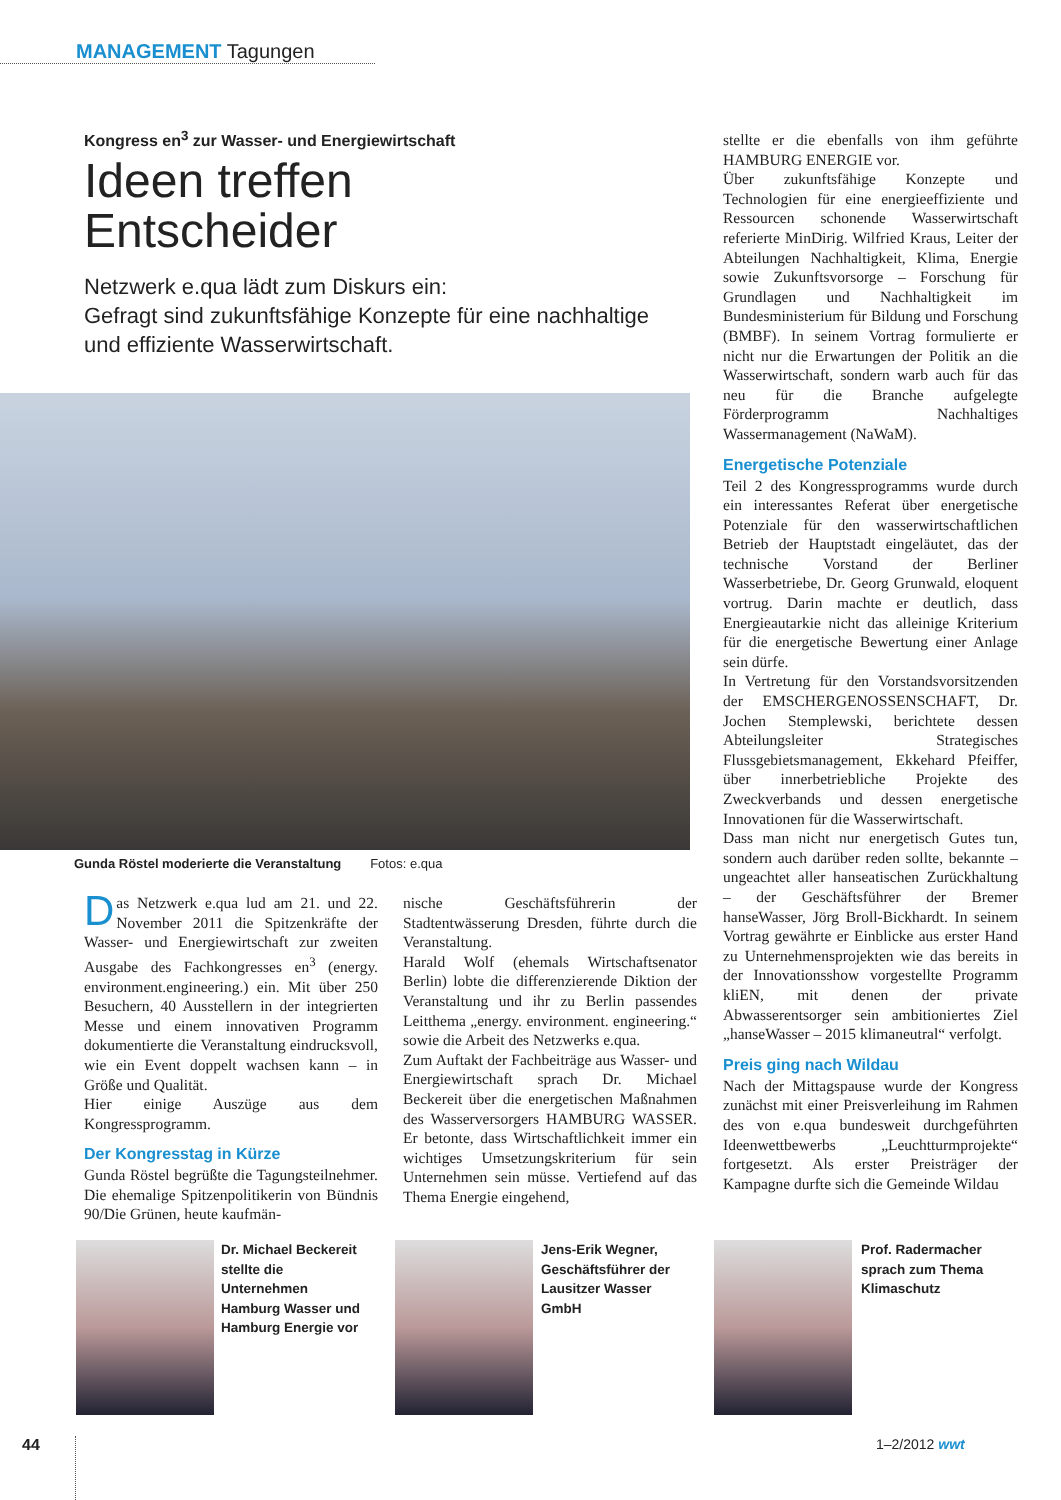MANAGEMENT Tagungen
Kongress en<sup>3</sup> zur Wasser- und Energiewirtschaft
Ideen treffen
Entscheider
Netzwerk e.qua lädt zum Diskurs ein:
Gefragt sind zukunftsfähige Konzepte für eine nachhaltige und effiziente Wasserwirtschaft.
Gunda Röstel moderierte die Veranstaltung Fotos: e.qua
Das Netzwerk e.qua lud am 21. und 22. November 2011 die Spitzenkräfte der Wasser- und Energiewirtschaft zur zweiten Ausgabe des Fachkongresses en<sup>3</sup> (energy. environment.engineering.) ein. Mit über 250 Besuchern, 40 Ausstellern in der integrierten Messe und einem innovativen Programm dokumentierte die Veranstaltung eindrucksvoll, wie ein Event doppelt wachsen kann – in Größe und Qualität.
Hier einige Auszüge aus dem Kongressprogramm.
Der Kongresstag in Kürze
Gunda Röstel begrüßte die Tagungsteilnehmer. Die ehemalige Spitzenpolitikerin von Bündnis 90/Die Grünen, heute kaufmän-
nische Geschäftsführerin der Stadtentwässerung Dresden, führte durch die Veranstaltung.
Harald Wolf (ehemals Wirtschaftsenator Berlin) lobte die differenzierende Diktion der Veranstaltung und ihr zu Berlin passendes Leitthema „energy. environment. engineering.“ sowie die Arbeit des Netzwerks e.qua.
Zum Auftakt der Fachbeiträge aus Wasser- und Energiewirtschaft sprach Dr. Michael Beckereit über die energetischen Maßnahmen des Wasserversorgers HAMBURG WASSER. Er betonte, dass Wirtschaftlichkeit immer ein wichtiges Umsetzungskriterium für sein Unternehmen sein müsse. Vertiefend auf das Thema Energie eingehend,
stellte er die ebenfalls von ihm geführte HAMBURG ENERGIE vor.
Über zukunftsfähige Konzepte und Technologien für eine energieeffiziente und Ressourcen schonende Wasserwirtschaft referierte MinDirig. Wilfried Kraus, Leiter der Abteilungen Nachhaltigkeit, Klima, Energie sowie Zukunftsvorsorge – Forschung für Grundlagen und Nachhaltigkeit im Bundesministerium für Bildung und Forschung (BMBF). In seinem Vortrag formulierte er nicht nur die Erwartungen der Politik an die Wasserwirtschaft, sondern warb auch für das neu für die Branche aufgelegte Förderprogramm Nachhaltiges Wassermanagement (NaWaM).
Energetische Potenziale
Teil 2 des Kongressprogramms wurde durch ein interessantes Referat über energetische Potenziale für den wasserwirtschaftlichen Betrieb der Hauptstadt eingeläutet, das der technische Vorstand der Berliner Wasserbetriebe, Dr. Georg Grunwald, eloquent vortrug. Darin machte er deutlich, dass Energieautarkie nicht das alleinige Kriterium für die energetische Bewertung einer Anlage sein dürfe.
In Vertretung für den Vorstandsvorsitzenden der EMSCHERGENOSSENSCHAFT, Dr. Jochen Stemplewski, berichtete dessen Abteilungsleiter Strategisches Flussgebietsmanagement, Ekkehard Pfeiffer, über innerbetriebliche Projekte des Zweckverbands und dessen energetische Innovationen für die Wasserwirtschaft.
Dass man nicht nur energetisch Gutes tun, sondern auch darüber reden sollte, bekannte – ungeachtet aller hanseatischen Zurückhaltung – der Geschäftsführer der Bremer hanseWasser, Jörg Broll-Bickhardt. In seinem Vortrag gewährte er Einblicke aus erster Hand zu Unternehmensprojekten wie das bereits in der Innovationsshow vorgestellte Programm kliEN, mit denen der private Abwasserentsorger sein ambitioniertes Ziel „hanseWasser – 2015 klimaneutral“ verfolgt.
Preis ging nach Wildau
Nach der Mittagspause wurde der Kongress zunächst mit einer Preisverleihung im Rahmen des von e.qua bundesweit durchgeführten Ideenwettbewerbs „Leuchtturmprojekte“ fortgesetzt. Als erster Preisträger der Kampagne durfte sich die Gemeinde Wildau
Dr. Michael Beckereit stellte die Unternehmen Hamburg Wasser und Hamburg Energie vor
Jens-Erik Wegner, Geschäftsführer der Lausitzer Wasser GmbH
Prof. Radermacher sprach zum Thema Klimaschutz
44 1–2/2012 wwt